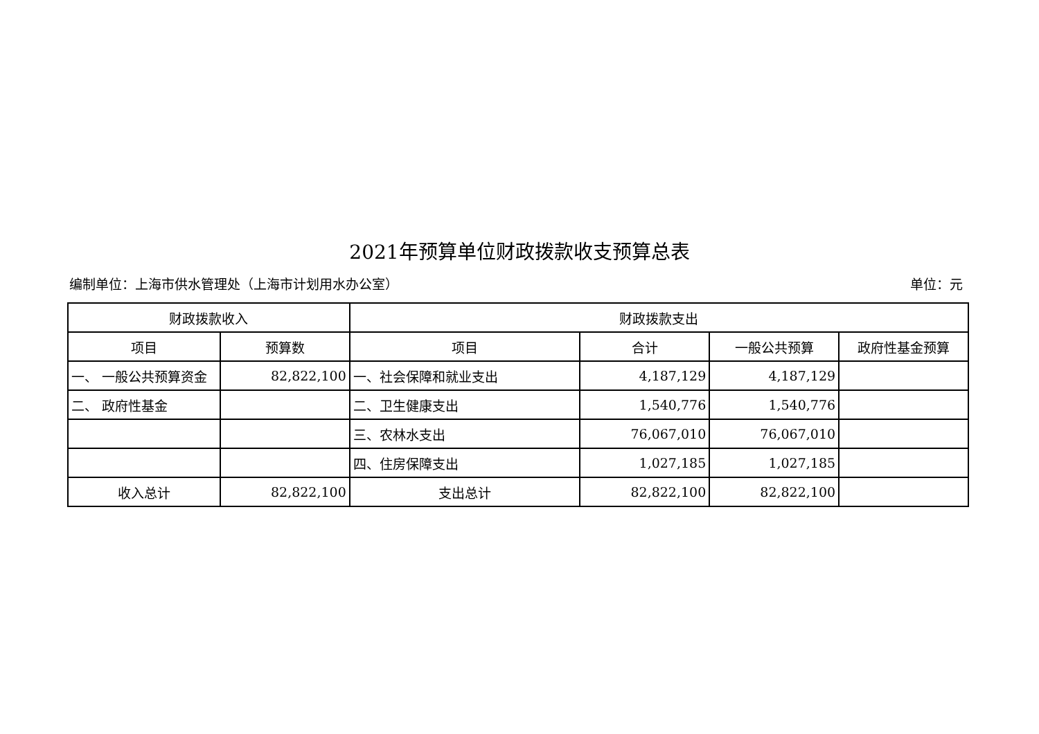2021年预算单位财政拨款收支预算总表
编制单位：上海市供水管理处（上海市计划用水办公室） 单位：元
| 财政拨款收入 | | 财政拨款支出 | | | |
| --- | --- | --- | --- | --- | --- |
| 项目 | 预算数 | 项目 | 合计 | 一般公共预算 | 政府性基金预算 |
| 一、 一般公共预算资金 | 82,822,100 | 一、社会保障和就业支出 | 4,187,129 | 4,187,129 | |
| 二、 政府性基金 | | 二、卫生健康支出 | 1,540,776 | 1,540,776 | |
| | | 三、农林水支出 | 76,067,010 | 76,067,010 | |
| | | 四、住房保障支出 | 1,027,185 | 1,027,185 | |
| 收入总计 | 82,822,100 | 支出总计 | 82,822,100 | 82,822,100 | |